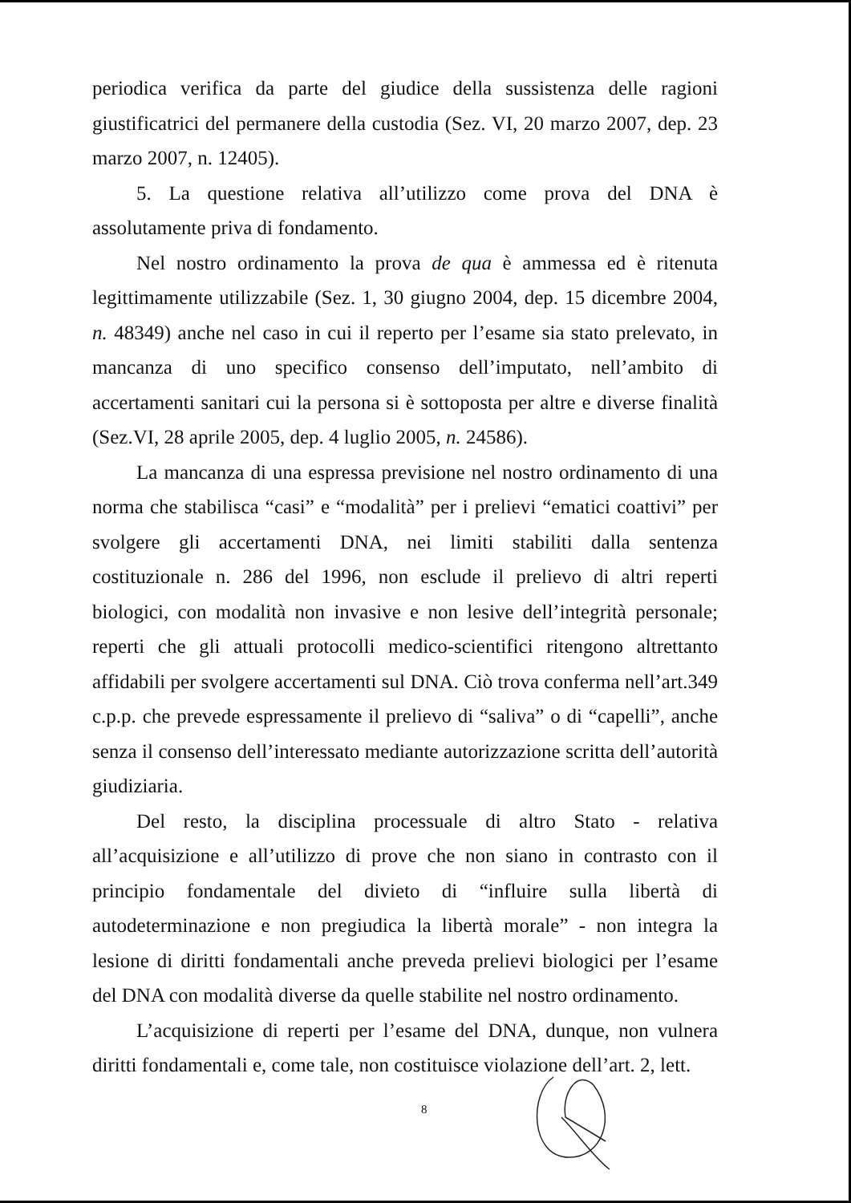periodica verifica da parte del giudice della sussistenza delle ragioni giustificatrici del permanere della custodia (Sez. VI, 20 marzo 2007, dep. 23 marzo 2007, n. 12405).
5. La questione relativa all’utilizzo come prova del DNA è assolutamente priva di fondamento.
Nel nostro ordinamento la prova de qua è ammessa ed è ritenuta legittimamente utilizzabile (Sez. 1, 30 giugno 2004, dep. 15 dicembre 2004, n. 48349) anche nel caso in cui il reperto per l’esame sia stato prelevato, in mancanza di uno specifico consenso dell’imputato, nell’ambito di accertamenti sanitari cui la persona si è sottoposta per altre e diverse finalità (Sez.VI, 28 aprile 2005, dep. 4 luglio 2005, n. 24586).
La mancanza di una espressa previsione nel nostro ordinamento di una norma che stabilisca “casi” e “modalità” per i prelievi “ematici coattivi” per svolgere gli accertamenti DNA, nei limiti stabiliti dalla sentenza costituzionale n. 286 del 1996, non esclude il prelievo di altri reperti biologici, con modalità non invasive e non lesive dell’integrità personale; reperti che gli attuali protocolli medico-scientifici ritengono altrettanto affidabili per svolgere accertamenti sul DNA. Ciò trova conferma nell’art.349 c.p.p. che prevede espressamente il prelievo di “saliva” o di “capelli”, anche senza il consenso dell’interessato mediante autorizzazione scritta dell’autorità giudiziaria.
Del resto, la disciplina processuale di altro Stato - relativa all’acquisizione e all’utilizzo di prove che non siano in contrasto con il principio fondamentale del divieto di “influire sulla libertà di autodeterminazione e non pregiudica la libertà morale” - non integra la lesione di diritti fondamentali anche preveda prelievi biologici per l’esame del DNA con modalità diverse da quelle stabilite nel nostro ordinamento.
L’acquisizione di reperti per l’esame del DNA, dunque, non vulnera diritti fondamentali e, come tale, non costituisce violazione dell’art. 2, lett.
8